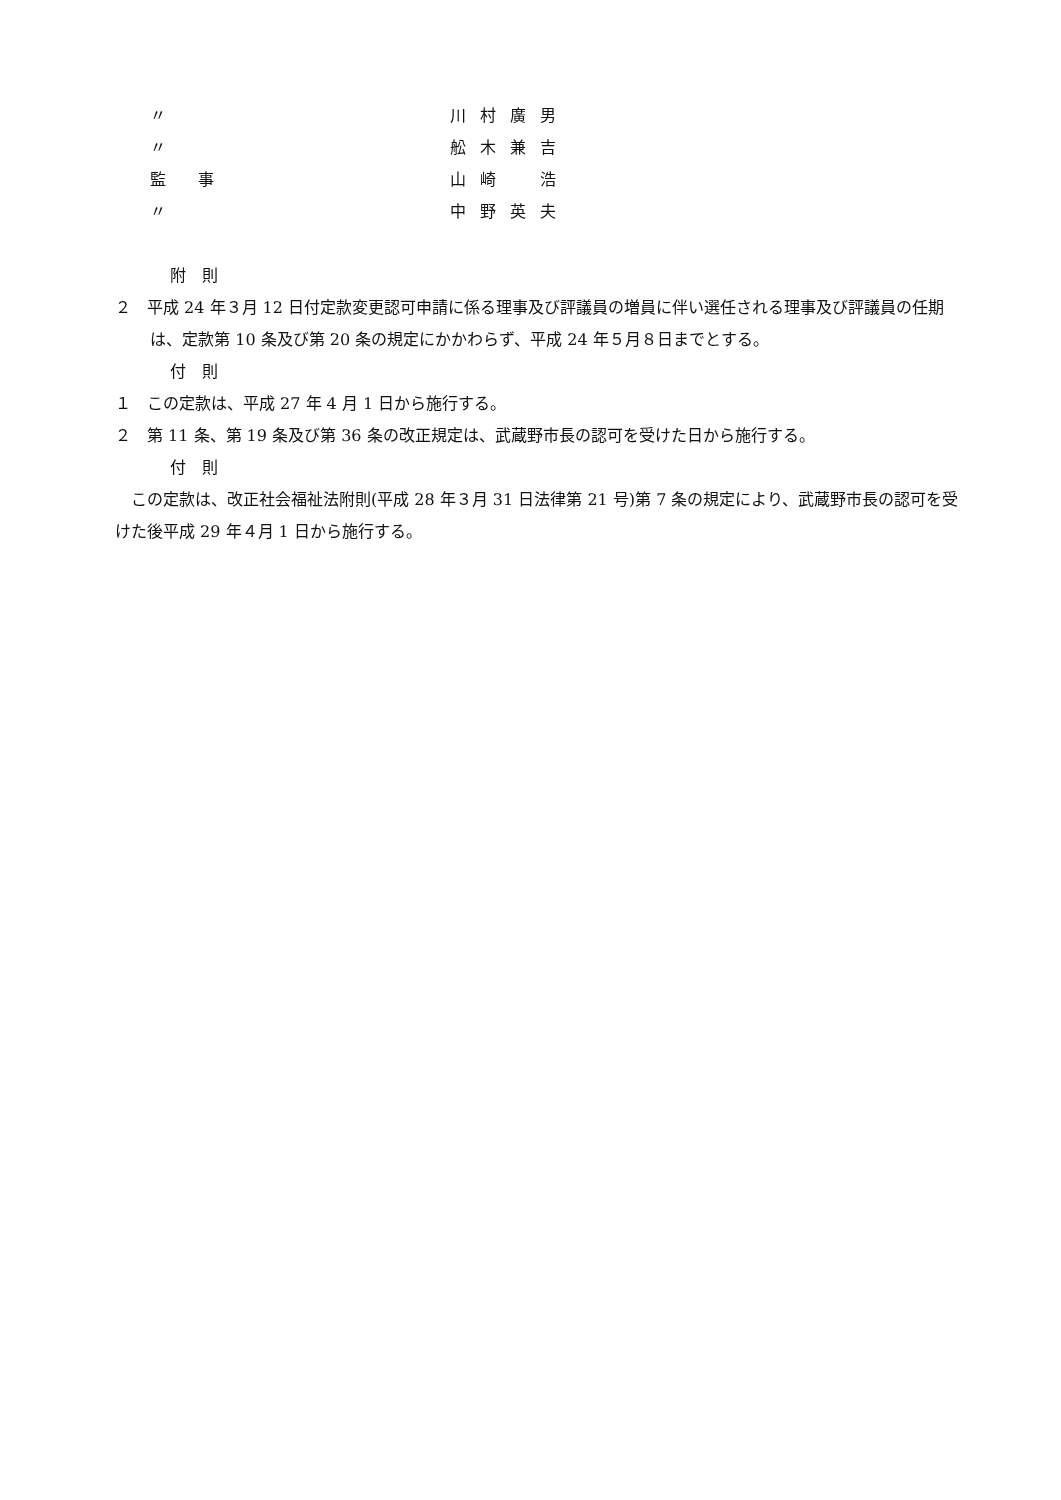〃 川村廣男
〃 舩木兼吉
監　　事 山崎　浩
〃 中野英夫
附　則
２　平成 24 年３月 12 日付定款変更認可申請に係る理事及び評議員の増員に伴い選任される理事及び評議員の任期は、定款第 10 条及び第 20 条の規定にかかわらず、平成 24 年５月８日までとする。
付　則
１　この定款は、平成 27 年 4 月 1 日から施行する。
２　第 11 条、第 19 条及び第 36 条の改正規定は、武蔵野市長の認可を受けた日から施行する。
付　則
　この定款は、改正社会福祉法附則(平成 28 年３月 31 日法律第 21 号)第 7 条の規定により、武蔵野市長の認可を受けた後平成 29 年４月 1 日から施行する。